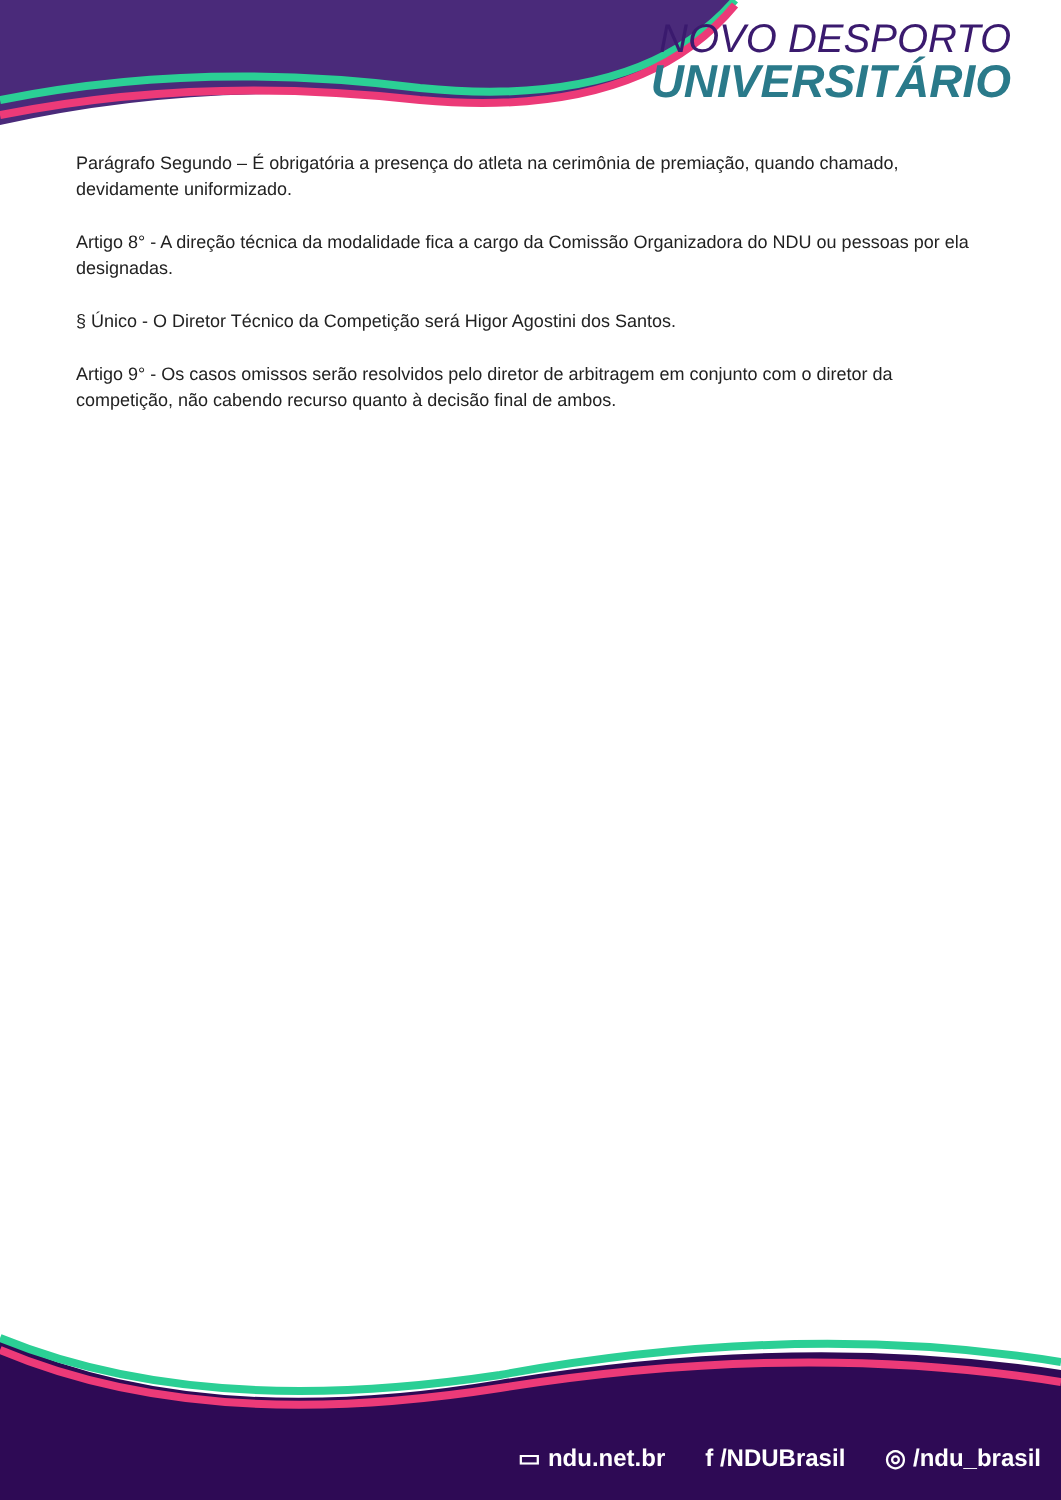NOVO DESPORTO
UNIVERSITÁRIO
Parágrafo Segundo – É obrigatória a presença do atleta na cerimônia de premiação, quando chamado, devidamente uniformizado.
Artigo 8° - A direção técnica da modalidade fica a cargo da Comissão Organizadora do NDU ou pessoas por ela designadas.
§ Único - O Diretor Técnico da Competição será Higor Agostini dos Santos.
Artigo 9° - Os casos omissos serão resolvidos pelo diretor de arbitragem em conjunto com o diretor da competição, não cabendo recurso quanto à decisão final de ambos.
▭ ndu.net.br f /NDUBrasil ◎ /ndu_brasil